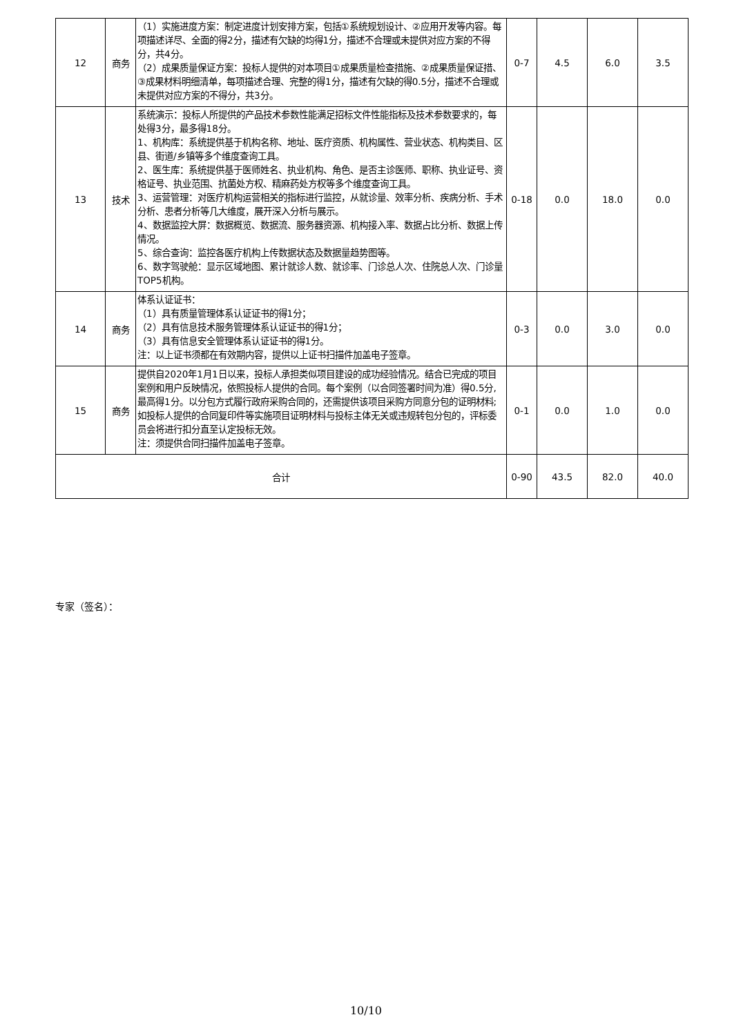| 12 | 商务 | （1）实施进度方案：制定进度计划安排方案，包括①系统规划设计、②应用开发等内容。每项描述详尽、全面的得2分，描述有欠缺的均得1分，描述不合理或未提供对应方案的不得分，共4分。 （2）成果质量保证方案：投标人提供的对本项目①成果质量检查措施、②成果质量保证措、③成果材料明细清单，每项描述合理、完整的得1分，描述有欠缺的得0.5分，描述不合理或未提供对应方案的不得分，共3分。 | 0-7 | 4.5 | 6.0 | 3.5 |
| 13 | 技术 | 系统演示：投标人所提供的产品技术参数性能满足招标文件性能指标及技术参数要求的，每处得3分，最多得18分。 1、机构库：系统提供基于机构名称、地址、医疗资质、机构属性、营业状态、机构类目、区县、街道/乡镇等多个维度查询工具。 2、医生库：系统提供基于医师姓名、执业机构、角色、是否主诊医师、职称、执业证号、资格证号、执业范围、抗菌处方权、精麻药处方权等多个维度查询工具。 3、运营管理：对医疗机构运营相关的指标进行监控，从就诊量、效率分析、疾病分析、手术分析、患者分析等几大维度，展开深入分析与展示。 4、数据监控大屏：数据概览、数据流、服务器资源、机构接入率、数据占比分析、数据上传情况。 5、综合查询：监控各医疗机构上传数据状态及数据量趋势图等。 6、数字驾驶舱：显示区域地图、累计就诊人数、就诊率、门诊总人次、住院总人次、门诊量TOP5机构。 | 0-18 | 0.0 | 18.0 | 0.0 |
| 14 | 商务 | 体系认证证书： （1）具有质量管理体系认证证书的得1分； （2）具有信息技术服务管理体系认证证书的得1分； （3）具有信息安全管理体系认证证书的得1分。 注：以上证书须都在有效期内容，提供以上证书扫描件加盖电子签章。 | 0-3 | 0.0 | 3.0 | 0.0 |
| 15 | 商务 | 提供自2020年1月1日以来，投标人承担类似项目建设的成功经验情况。结合已完成的项目案例和用户反映情况，依照投标人提供的合同。每个案例（以合同签署时间为准）得0.5分,最高得1分。以分包方式履行政府采购合同的，还需提供该项目采购方同意分包的证明材料;如投标人提供的合同复印件等实施项目证明材料与投标主体无关或违规转包分包的，评标委员会将进行扣分直至认定投标无效。 注：须提供合同扫描件加盖电子签章。 | 0-1 | 0.0 | 1.0 | 0.0 |
| 合计 | | | 0-90 | 43.5 | 82.0 | 40.0 |
专家（签名）：
10/10